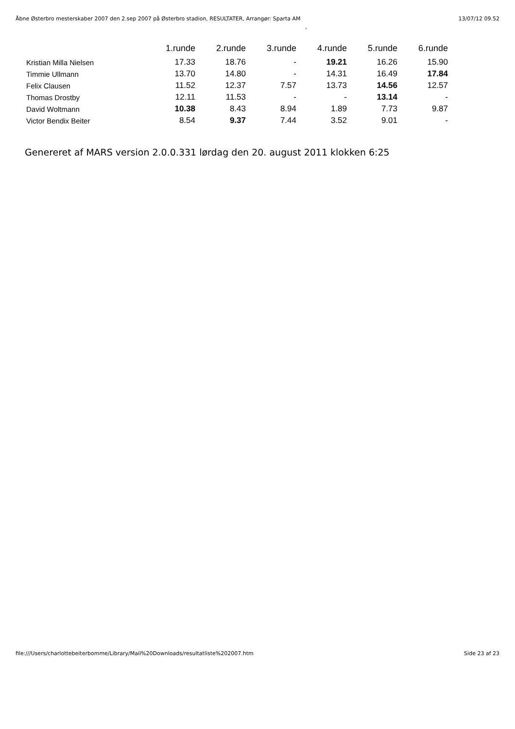Åbne Østerbro mesterskaber 2007 den 2.sep 2007 på Østerbro stadion, RESULTATER, Arrangør: Sparta AM 13/07/12 09.52
'
| | 1.runde | 2.runde | 3.runde | 4.runde | 5.runde | 6.runde |
| --- | --- | --- | --- | --- | --- | --- |
| Kristian Milla Nielsen | 17.33 | 18.76 | - | 19.21 | 16.26 | 15.90 |
| Timmie Ullmann | 13.70 | 14.80 | - | 14.31 | 16.49 | 17.84 |
| Felix Clausen | 11.52 | 12.37 | 7.57 | 13.73 | 14.56 | 12.57 |
| Thomas Drostby | 12.11 | 11.53 | - | - | 13.14 | - |
| David Woltmann | 10.38 | 8.43 | 8.94 | 1.89 | 7.73 | 9.87 |
| Victor Bendix Beiter | 8.54 | 9.37 | 7.44 | 3.52 | 9.01 | - |
Genereret af MARS version 2.0.0.331 lørdag den 20. august 2011 klokken 6:25
file:///Users/charlottebeiterbomme/Library/Mail%20Downloads/resultatliste%202007.htm Side 23 af 23